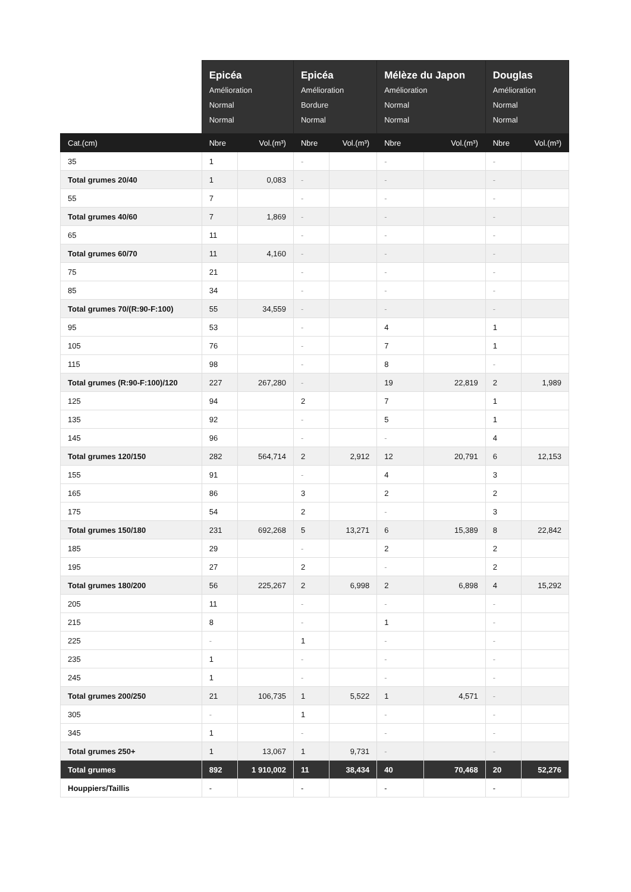| | Epicéa Amélioration Normal Normal | | Epicéa Amélioration Bordure Normal | | Mélèze du Japon Amélioration Normal Normal | | Douglas Amélioration Normal Normal | |
| --- | --- | --- | --- | --- | --- | --- | --- | --- |
| Cat.(cm) | Nbre | Vol.(m³) | Nbre | Vol.(m³) | Nbre | Vol.(m³) | Nbre | Vol.(m³) |
| 35 | 1 | | - | | - | | - | |
| Total grumes 20/40 | 1 | 0,083 | - | | - | | - | |
| 55 | 7 | | - | | - | | - | |
| Total grumes 40/60 | 7 | 1,869 | - | | - | | - | |
| 65 | 11 | | - | | - | | - | |
| Total grumes 60/70 | 11 | 4,160 | - | | - | | - | |
| 75 | 21 | | - | | - | | - | |
| 85 | 34 | | - | | - | | - | |
| Total grumes 70/(R:90-F:100) | 55 | 34,559 | - | | - | | - | |
| 95 | 53 | | - | | 4 | | 1 | |
| 105 | 76 | | - | | 7 | | 1 | |
| 115 | 98 | | - | | 8 | | - | |
| Total grumes (R:90-F:100)/120 | 227 | 267,280 | - | | 19 | 22,819 | 2 | 1,989 |
| 125 | 94 | | 2 | | 7 | | 1 | |
| 135 | 92 | | - | | 5 | | 1 | |
| 145 | 96 | | - | | - | | 4 | |
| Total grumes 120/150 | 282 | 564,714 | 2 | 2,912 | 12 | 20,791 | 6 | 12,153 |
| 155 | 91 | | - | | 4 | | 3 | |
| 165 | 86 | | 3 | | 2 | | 2 | |
| 175 | 54 | | 2 | | - | | 3 | |
| Total grumes 150/180 | 231 | 692,268 | 5 | 13,271 | 6 | 15,389 | 8 | 22,842 |
| 185 | 29 | | - | | 2 | | 2 | |
| 195 | 27 | | 2 | | - | | 2 | |
| Total grumes 180/200 | 56 | 225,267 | 2 | 6,998 | 2 | 6,898 | 4 | 15,292 |
| 205 | 11 | | - | | - | | - | |
| 215 | 8 | | - | | 1 | | - | |
| 225 | - | | 1 | | - | | - | |
| 235 | 1 | | - | | - | | - | |
| 245 | 1 | | - | | - | | - | |
| Total grumes 200/250 | 21 | 106,735 | 1 | 5,522 | 1 | 4,571 | - | |
| 305 | - | | 1 | | - | | - | |
| 345 | 1 | | - | | - | | - | |
| Total grumes 250+ | 1 | 13,067 | 1 | 9,731 | - | | - | |
| Total grumes | 892 | 1 910,002 | 11 | 38,434 | 40 | 70,468 | 20 | 52,276 |
| Houppiers/Taillis | - | | - | | - | | - | |